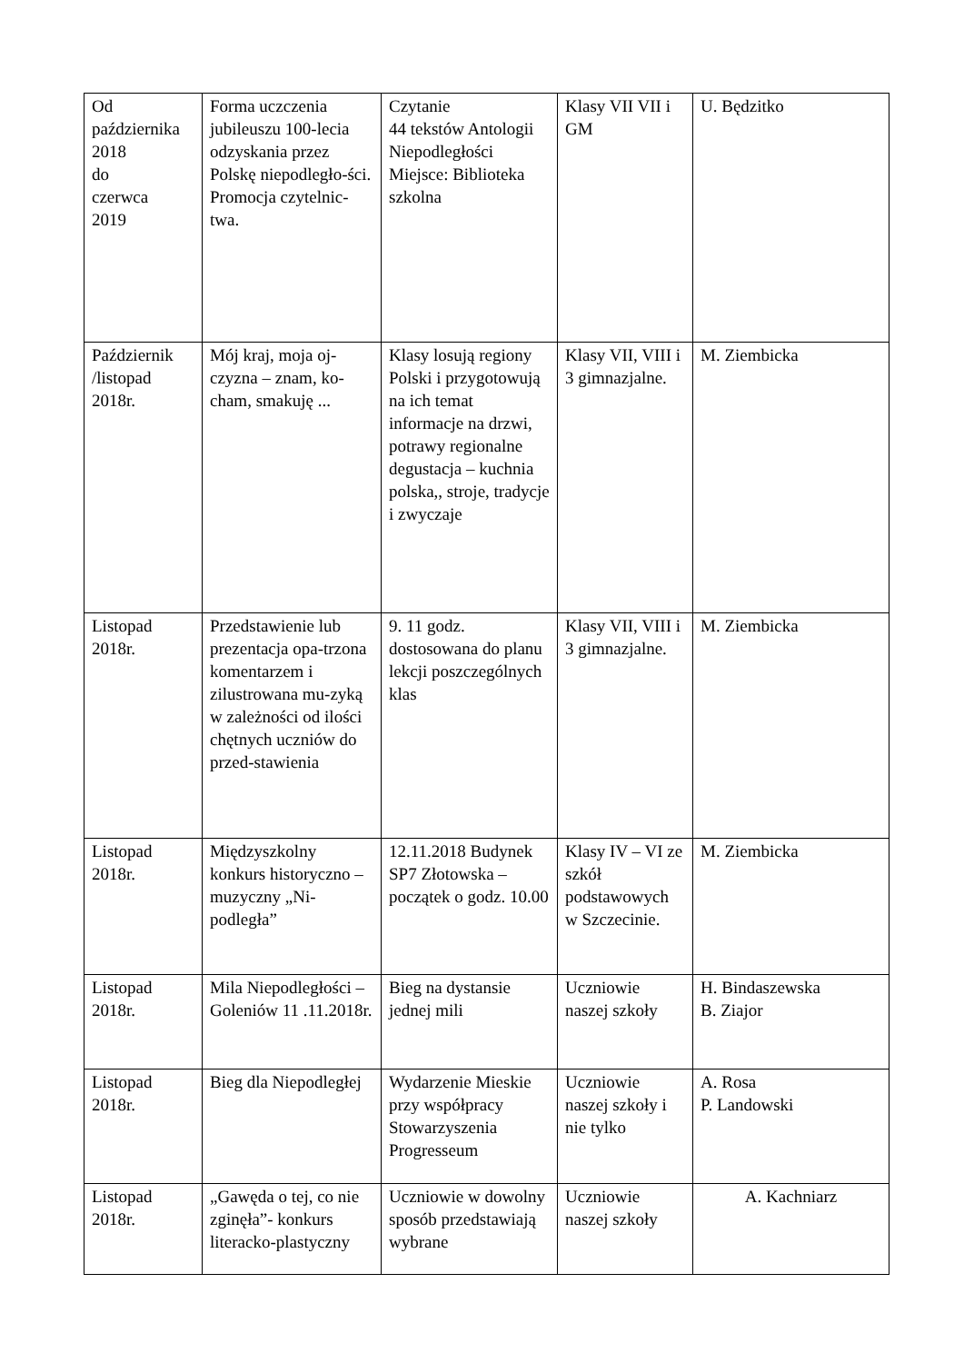| Od października 2018 do czerwca 2019 | Forma uczczenia jubileuszu 100-lecia odzyskania przez Polskę niepodległo-ści. Promocja czytelnic-twa. | Czytanie 44 tekstów Antologii Niepodległości Miejsce: Biblioteka szkolna | Klasy VII VII i GM | U. Będzitko |
| Październik /listopad 2018r. | Mój kraj, moja oj-czyzna – znam, ko-cham, smakuję ... | Klasy losują regiony Polski i przygotowują na ich temat informacje na drzwi, potrawy regionalne degustacja – kuchnia polska,, stroje, tradycje i zwyczaje | Klasy VII, VIII i 3 gimnazjalne. | M. Ziembicka |
| Listopad 2018r. | Przedstawienie lub prezentacja opa-trzona komentarzem i zilustrowana mu-zyką w zależności od ilości chętnych uczniów do przed-stawienia | 9. 11 godz. dostosowana do planu lekcji poszczególnych klas | Klasy VII, VIII i 3 gimnazjalne. | M. Ziembicka |
| Listopad 2018r. | Międzyszkolny konkurs historyczno – muzyczny „Ni-podległa” | 12.11.2018 Budynek SP7 Złotowska – początek o godz. 10.00 | Klasy IV – VI ze szkół podstawowych w Szczecinie. | M. Ziembicka |
| Listopad 2018r. | Mila Niepodległości – Goleniów 11 .11.2018r. | Bieg na dystansie jednej mili | Uczniowie naszej szkoły | H. Bindaszewska B. Ziajor |
| Listopad 2018r. | Bieg dla Niepodległej | Wydarzenie Mieskie przy współpracy Stowarzyszenia Progresseum | Uczniowie naszej szkoły i nie tylko | A. Rosa P. Landowski |
| Listopad 2018r. | „Gawęda o tej, co nie zginęła”- konkurs literacko-plastyczny | Uczniowie w dowolny sposób przedstawiają wybrane | Uczniowie naszej szkoły | A. Kachniarz |